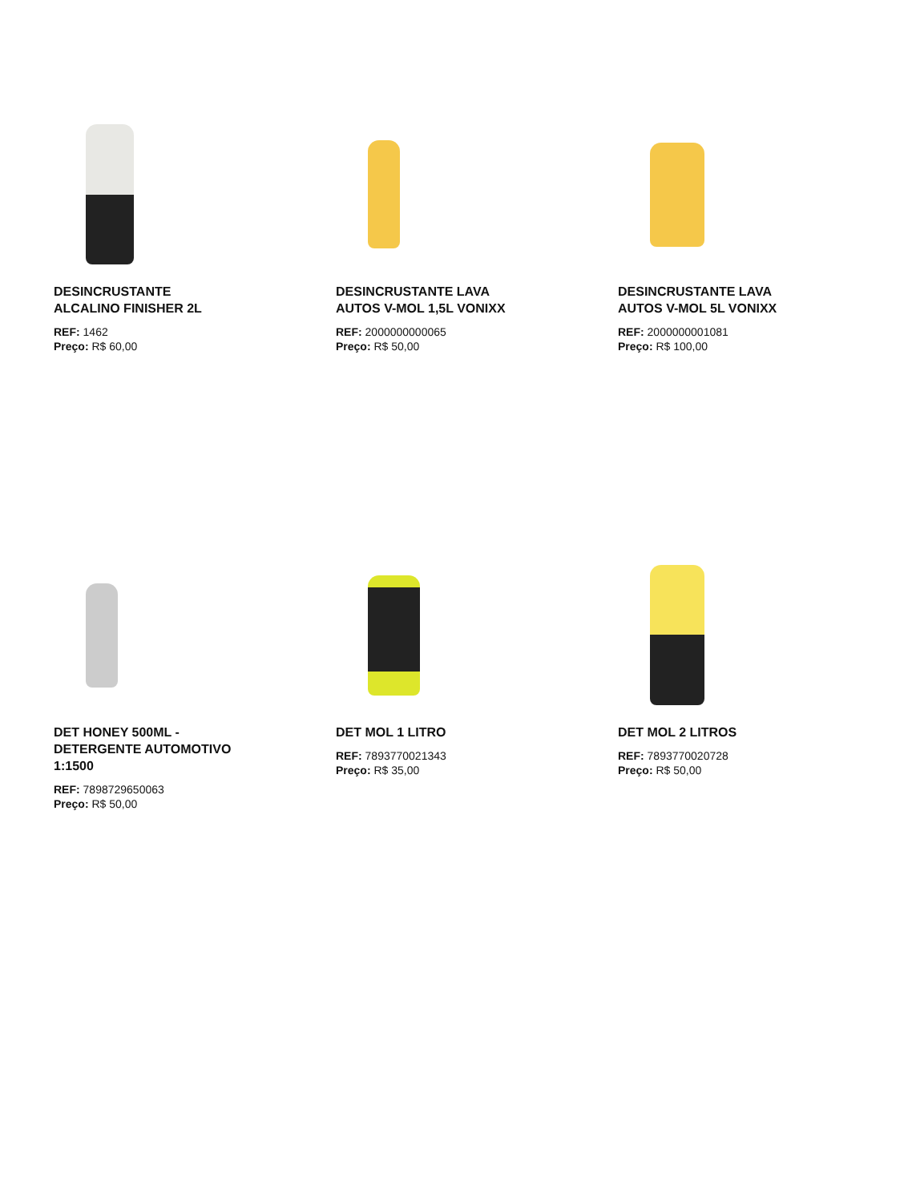DESINCRUSTANTE ALCALINO FINISHER 2L
REF: 1462
Preço: R$ 60,00
DESINCRUSTANTE LAVA AUTOS V-MOL 1,5L VONIXX
REF: 2000000000065
Preço: R$ 50,00
DESINCRUSTANTE LAVA AUTOS V-MOL 5L VONIXX
REF: 2000000001081
Preço: R$ 100,00
DET HONEY 500ML - DETERGENTE AUTOMOTIVO 1:1500
REF: 7898729650063
Preço: R$ 50,00
DET MOL 1 LITRO
REF: 7893770021343
Preço: R$ 35,00
DET MOL 2 LITROS
REF: 7893770020728
Preço: R$ 50,00